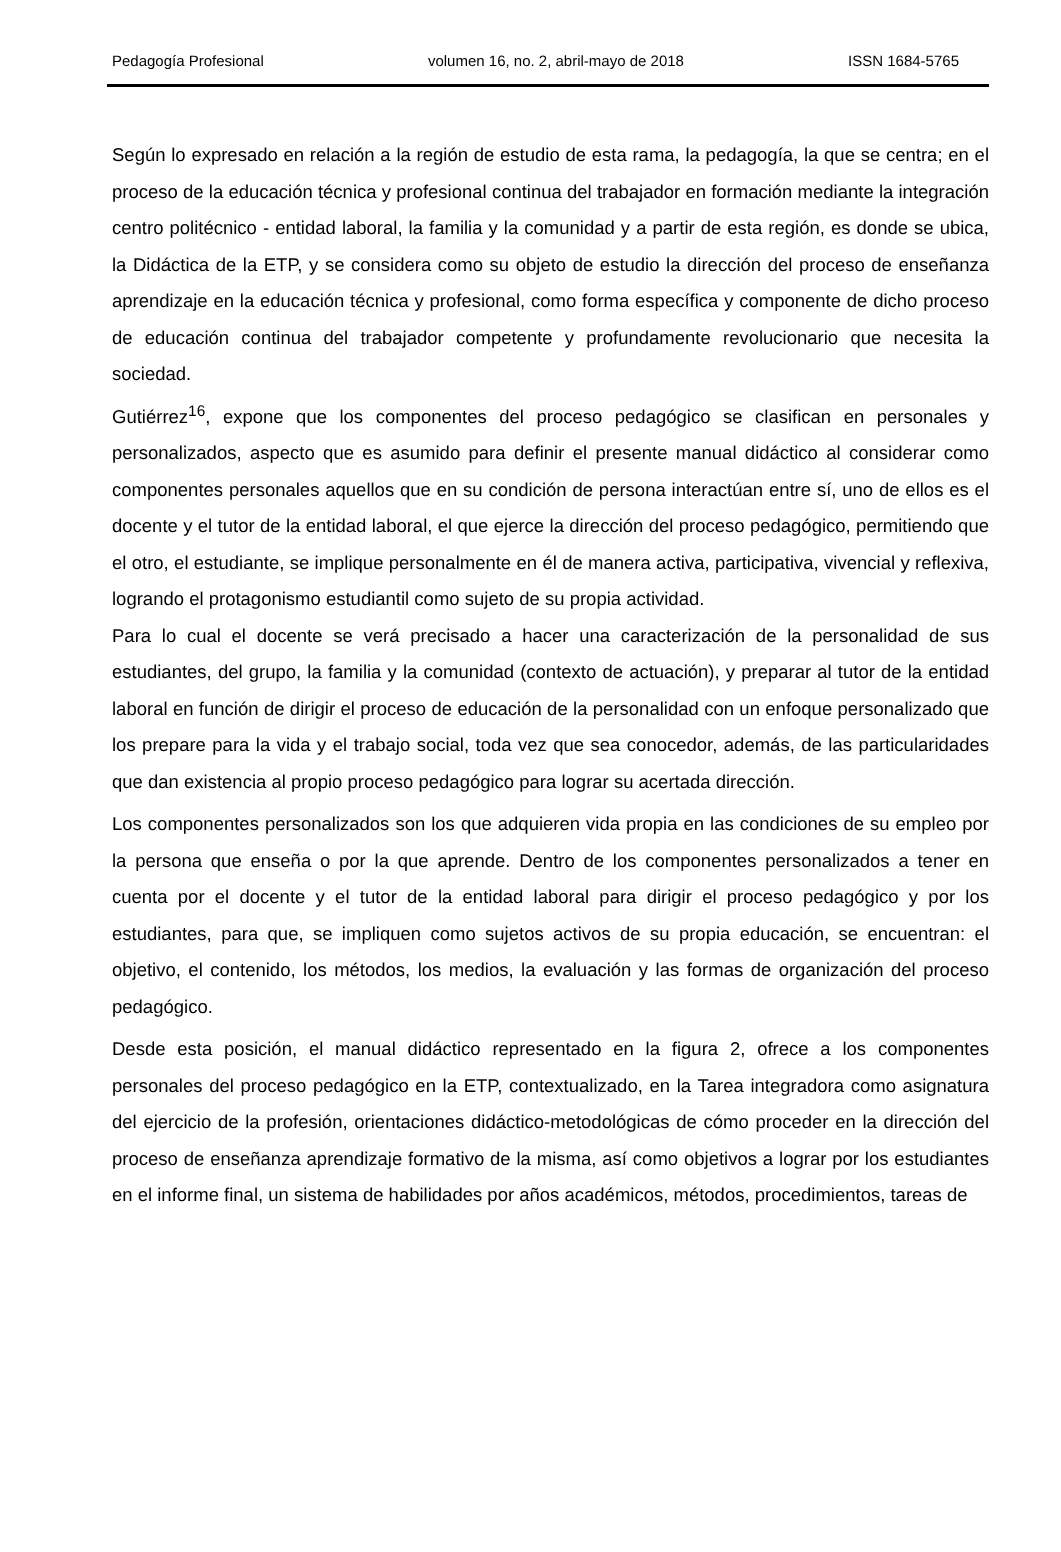Pedagogía Profesional volumen 16, no. 2, abril-mayo de 2018 ISSN 1684-5765
Según lo expresado en relación a la región de estudio de esta rama, la pedagogía, la que se centra; en el proceso de la educación técnica y profesional continua del trabajador en formación mediante la integración centro politécnico - entidad laboral, la familia y la comunidad y a partir de esta región, es donde se ubica, la Didáctica de la ETP, y se considera como su objeto de estudio la dirección del proceso de enseñanza aprendizaje en la educación técnica y profesional, como forma específica y componente de dicho proceso de educación continua del trabajador competente y profundamente revolucionario que necesita la sociedad.
Gutiérrez<sup>16</sup>, expone que los componentes del proceso pedagógico se clasifican en personales y personalizados, aspecto que es asumido para definir el presente manual didáctico al considerar como componentes personales aquellos que en su condición de persona interactúan entre sí, uno de ellos es el docente y el tutor de la entidad laboral, el que ejerce la dirección del proceso pedagógico, permitiendo que el otro, el estudiante, se implique personalmente en él de manera activa, participativa, vivencial y reflexiva, logrando el protagonismo estudiantil como sujeto de su propia actividad.
Para lo cual el docente se verá precisado a hacer una caracterización de la personalidad de sus estudiantes, del grupo, la familia y la comunidad (contexto de actuación), y preparar al tutor de la entidad laboral en función de dirigir el proceso de educación de la personalidad con un enfoque personalizado que los prepare para la vida y el trabajo social, toda vez que sea conocedor, además, de las particularidades que dan existencia al propio proceso pedagógico para lograr su acertada dirección.
Los componentes personalizados son los que adquieren vida propia en las condiciones de su empleo por la persona que enseña o por la que aprende. Dentro de los componentes personalizados a tener en cuenta por el docente y el tutor de la entidad laboral para dirigir el proceso pedagógico y por los estudiantes, para que, se impliquen como sujetos activos de su propia educación, se encuentran: el objetivo, el contenido, los métodos, los medios, la evaluación y las formas de organización del proceso pedagógico.
Desde esta posición, el manual didáctico representado en la figura 2, ofrece a los componentes personales del proceso pedagógico en la ETP, contextualizado, en la Tarea integradora como asignatura del ejercicio de la profesión, orientaciones didáctico-metodológicas de cómo proceder en la dirección del proceso de enseñanza aprendizaje formativo de la misma, así como objetivos a lograr por los estudiantes en el informe final, un sistema de habilidades por años académicos, métodos, procedimientos, tareas de